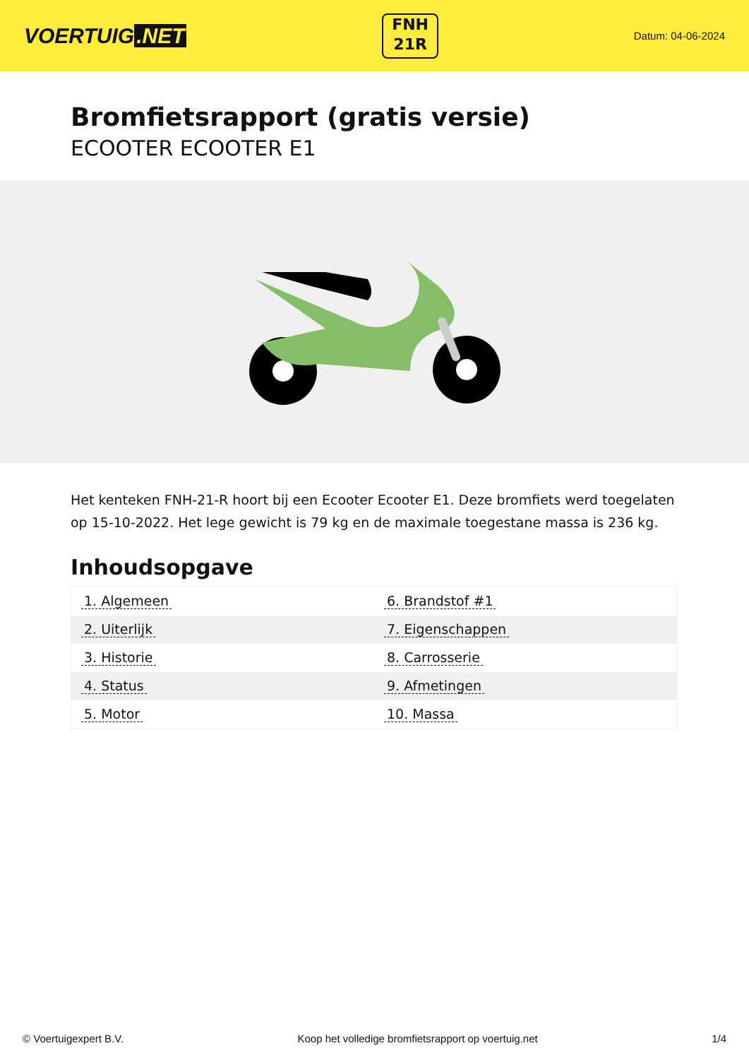VOERTUIG.NET
FNH
21R
Datum: 04-06-2024
Bromfietsrapport (gratis versie)
ECOOTER ECOOTER E1
Het kenteken FNH-21-R hoort bij een Ecooter Ecooter E1. Deze bromfiets werd toegelaten op 15-10-2022. Het lege gewicht is 79 kg en de maximale toegestane massa is 236 kg.
Inhoudsopgave
| 1. Algemeen | 6. Brandstof #1 |
| 2. Uiterlijk | 7. Eigenschappen |
| 3. Historie | 8. Carrosserie |
| 4. Status | 9. Afmetingen |
| 5. Motor | 10. Massa |
© Voertuigexpert B.V. Koop het volledige bromfietsrapport op voertuig.net
1/4